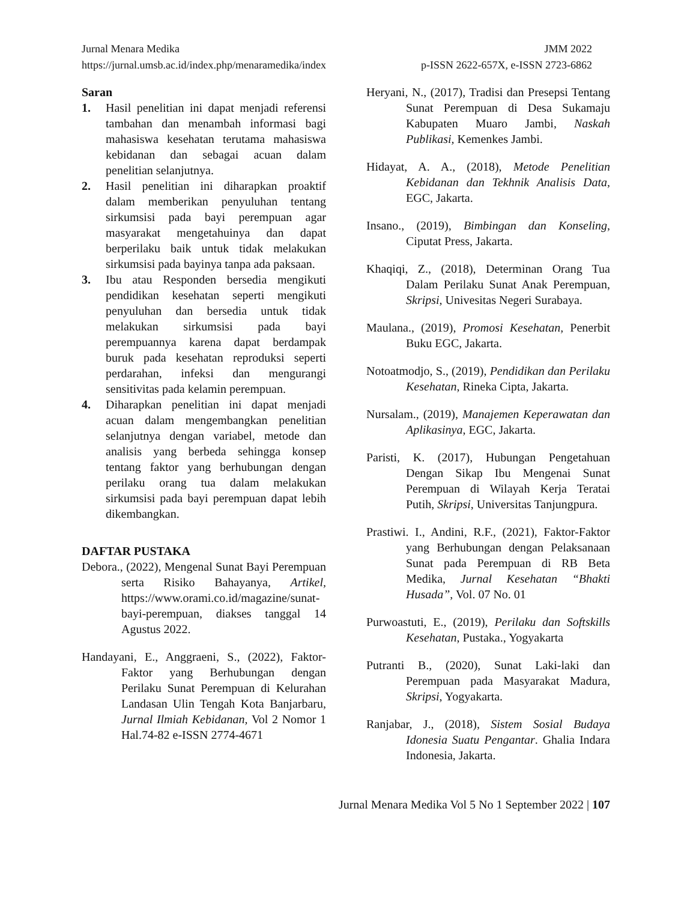Jurnal Menara Medika JMM 2022
https://jurnal.umsb.ac.id/index.php/menaramedika/index p-ISSN 2622-657X, e-ISSN 2723-6862
Saran
1. Hasil penelitian ini dapat menjadi referensi tambahan dan menambah informasi bagi mahasiswa kesehatan terutama mahasiswa kebidanan dan sebagai acuan dalam penelitian selanjutnya.
2. Hasil penelitian ini diharapkan proaktif dalam memberikan penyuluhan tentang sirkumsisi pada bayi perempuan agar masyarakat mengetahuinya dan dapat berperilaku baik untuk tidak melakukan sirkumsisi pada bayinya tanpa ada paksaan.
3. Ibu atau Responden bersedia mengikuti pendidikan kesehatan seperti mengikuti penyuluhan dan bersedia untuk tidak melakukan sirkumsisi pada bayi perempuannya karena dapat berdampak buruk pada kesehatan reproduksi seperti perdarahan, infeksi dan mengurangi sensitivitas pada kelamin perempuan.
4. Diharapkan penelitian ini dapat menjadi acuan dalam mengembangkan penelitian selanjutnya dengan variabel, metode dan analisis yang berbeda sehingga konsep tentang faktor yang berhubungan dengan perilaku orang tua dalam melakukan sirkumsisi pada bayi perempuan dapat lebih dikembangkan.
DAFTAR PUSTAKA
Debora., (2022), Mengenal Sunat Bayi Perempuan serta Risiko Bahayanya, Artikel, https://www.orami.co.id/magazine/sunat-bayi-perempuan, diakses tanggal 14 Agustus 2022.
Handayani, E., Anggraeni, S., (2022), Faktor-Faktor yang Berhubungan dengan Perilaku Sunat Perempuan di Kelurahan Landasan Ulin Tengah Kota Banjarbaru, Jurnal Ilmiah Kebidanan, Vol 2 Nomor 1 Hal.74-82 e-ISSN 2774-4671
Heryani, N., (2017), Tradisi dan Presepsi Tentang Sunat Perempuan di Desa Sukamaju Kabupaten Muaro Jambi, Naskah Publikasi, Kemenkes Jambi.
Hidayat, A. A., (2018), Metode Penelitian Kebidanan dan Tekhnik Analisis Data, EGC, Jakarta.
Insano., (2019), Bimbingan dan Konseling, Ciputat Press, Jakarta.
Khaqiqi, Z., (2018), Determinan Orang Tua Dalam Perilaku Sunat Anak Perempuan, Skripsi, Univesitas Negeri Surabaya.
Maulana., (2019), Promosi Kesehatan, Penerbit Buku EGC, Jakarta.
Notoatmodjo, S., (2019), Pendidikan dan Perilaku Kesehatan, Rineka Cipta, Jakarta.
Nursalam., (2019), Manajemen Keperawatan dan Aplikasinya, EGC, Jakarta.
Paristi, K. (2017), Hubungan Pengetahuan Dengan Sikap Ibu Mengenai Sunat Perempuan di Wilayah Kerja Teratai Putih, Skripsi, Universitas Tanjungpura.
Prastiwi. I., Andini, R.F., (2021), Faktor-Faktor yang Berhubungan dengan Pelaksanaan Sunat pada Perempuan di RB Beta Medika, Jurnal Kesehatan “Bhakti Husada”, Vol. 07 No. 01
Purwoastuti, E., (2019), Perilaku dan Softskills Kesehatan, Pustaka., Yogyakarta
Putranti B., (2020), Sunat Laki-laki dan Perempuan pada Masyarakat Madura, Skripsi, Yogyakarta.
Ranjabar, J., (2018), Sistem Sosial Budaya Idonesia Suatu Pengantar. Ghalia Indara Indonesia, Jakarta.
Jurnal Menara Medika Vol 5 No 1 September 2022 | 107